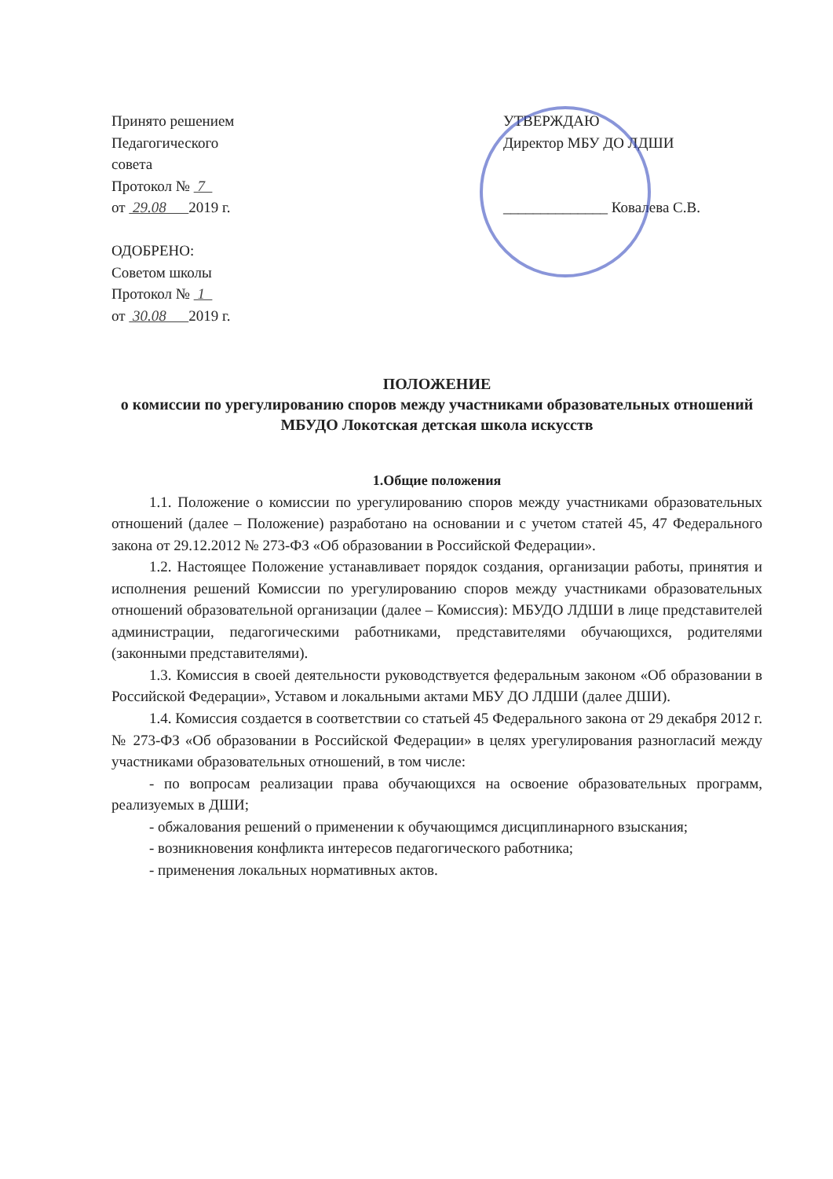Принято решением
Педагогического
совета
Протокол № 7
от 29.08 2019 г.
ОДОБРЕНО:
Советом школы
Протокол № 1
от 30.08 2019 г.
УТВЕРЖДАЮ
Директор МБУ ДО ЛДШИ
______________ Ковалева С.В.
ПОЛОЖЕНИЕ
о комиссии по урегулированию споров между участниками образовательных отношений
МБУДО Локотская детская школа искусств
1.Общие положения
1.1. Положение о комиссии по урегулированию споров между участниками образовательных отношений (далее – Положение) разработано на основании и с учетом статей 45, 47 Федерального закона от 29.12.2012 № 273-ФЗ «Об образовании в Российской Федерации».
1.2. Настоящее Положение устанавливает порядок создания, организации работы, принятия и исполнения решений Комиссии по урегулированию споров между участниками образовательных отношений образовательной организации (далее – Комиссия): МБУДО ЛДШИ в лице представителей администрации, педагогическими работниками, представителями обучающихся, родителями (законными представителями).
1.3. Комиссия в своей деятельности руководствуется федеральным законом «Об образовании в Российской Федерации», Уставом и локальными актами МБУ ДО ЛДШИ (далее ДШИ).
1.4. Комиссия создается в соответствии со статьей 45 Федерального закона от 29 декабря 2012 г. № 273-ФЗ «Об образовании в Российской Федерации» в целях урегулирования разногласий между участниками образовательных отношений, в том числе:
- по вопросам реализации права обучающихся на освоение образовательных программ, реализуемых в ДШИ;
- обжалования решений о применении к обучающимся дисциплинарного взыскания;
- возникновения конфликта интересов педагогического работника;
- применения локальных нормативных актов.